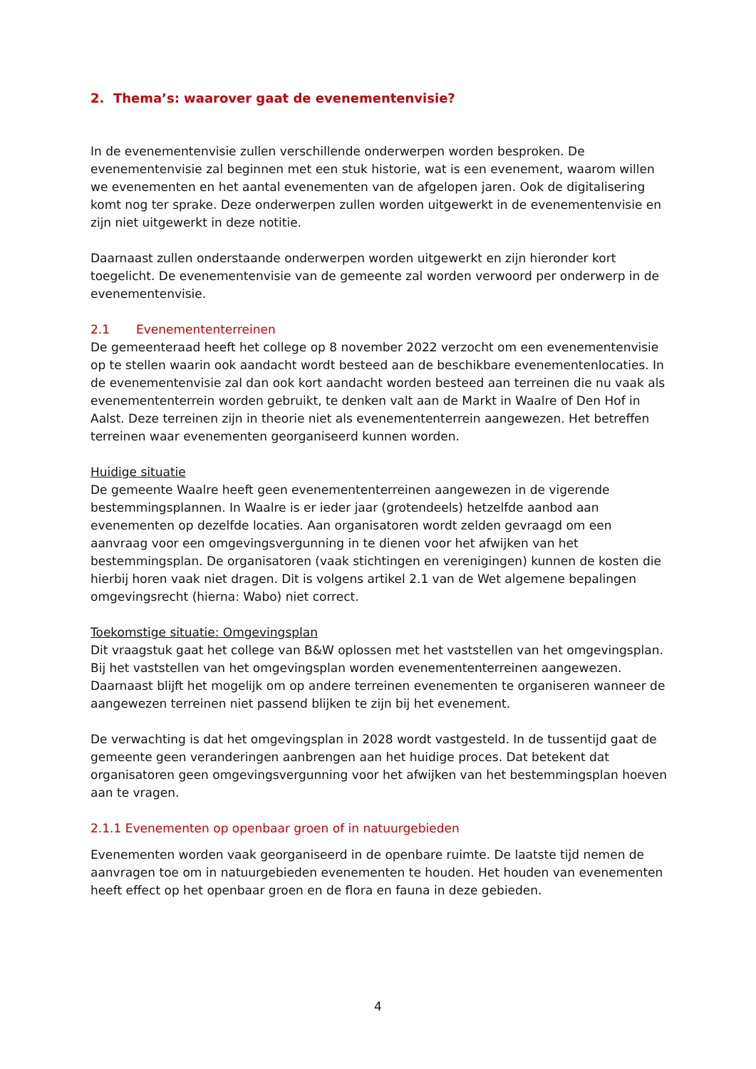2. Thema’s: waarover gaat de evenementenvisie?
In de evenementenvisie zullen verschillende onderwerpen worden besproken. De evenementenvisie zal beginnen met een stuk historie, wat is een evenement, waarom willen we evenementen en het aantal evenementen van de afgelopen jaren. Ook de digitalisering komt nog ter sprake. Deze onderwerpen zullen worden uitgewerkt in de evenementenvisie en zijn niet uitgewerkt in deze notitie.
Daarnaast zullen onderstaande onderwerpen worden uitgewerkt en zijn hieronder kort toegelicht. De evenementenvisie van de gemeente zal worden verwoord per onderwerp in de evenementenvisie.
2.1 Evenemententerreinen
De gemeenteraad heeft het college op 8 november 2022 verzocht om een evenementenvisie op te stellen waarin ook aandacht wordt besteed aan de beschikbare evenementenlocaties. In de evenementenvisie zal dan ook kort aandacht worden besteed aan terreinen die nu vaak als evenemententerrein worden gebruikt, te denken valt aan de Markt in Waalre of Den Hof in Aalst. Deze terreinen zijn in theorie niet als evenemententerrein aangewezen. Het betreffen terreinen waar evenementen georganiseerd kunnen worden.
Huidige situatie
De gemeente Waalre heeft geen evenemententerreinen aangewezen in de vigerende bestemmingsplannen. In Waalre is er ieder jaar (grotendeels) hetzelfde aanbod aan evenementen op dezelfde locaties. Aan organisatoren wordt zelden gevraagd om een aanvraag voor een omgevingsvergunning in te dienen voor het afwijken van het bestemmingsplan. De organisatoren (vaak stichtingen en verenigingen) kunnen de kosten die hierbij horen vaak niet dragen. Dit is volgens artikel 2.1 van de Wet algemene bepalingen omgevingsrecht (hierna: Wabo) niet correct.
Toekomstige situatie: Omgevingsplan
Dit vraagstuk gaat het college van B&W oplossen met het vaststellen van het omgevingsplan. Bij het vaststellen van het omgevingsplan worden evenemententerreinen aangewezen. Daarnaast blijft het mogelijk om op andere terreinen evenementen te organiseren wanneer de aangewezen terreinen niet passend blijken te zijn bij het evenement.
De verwachting is dat het omgevingsplan in 2028 wordt vastgesteld. In de tussentijd gaat de gemeente geen veranderingen aanbrengen aan het huidige proces. Dat betekent dat organisatoren geen omgevingsvergunning voor het afwijken van het bestemmingsplan hoeven aan te vragen.
2.1.1 Evenementen op openbaar groen of in natuurgebieden
Evenementen worden vaak georganiseerd in de openbare ruimte. De laatste tijd nemen de aanvragen toe om in natuurgebieden evenementen te houden. Het houden van evenementen heeft effect op het openbaar groen en de flora en fauna in deze gebieden.
4